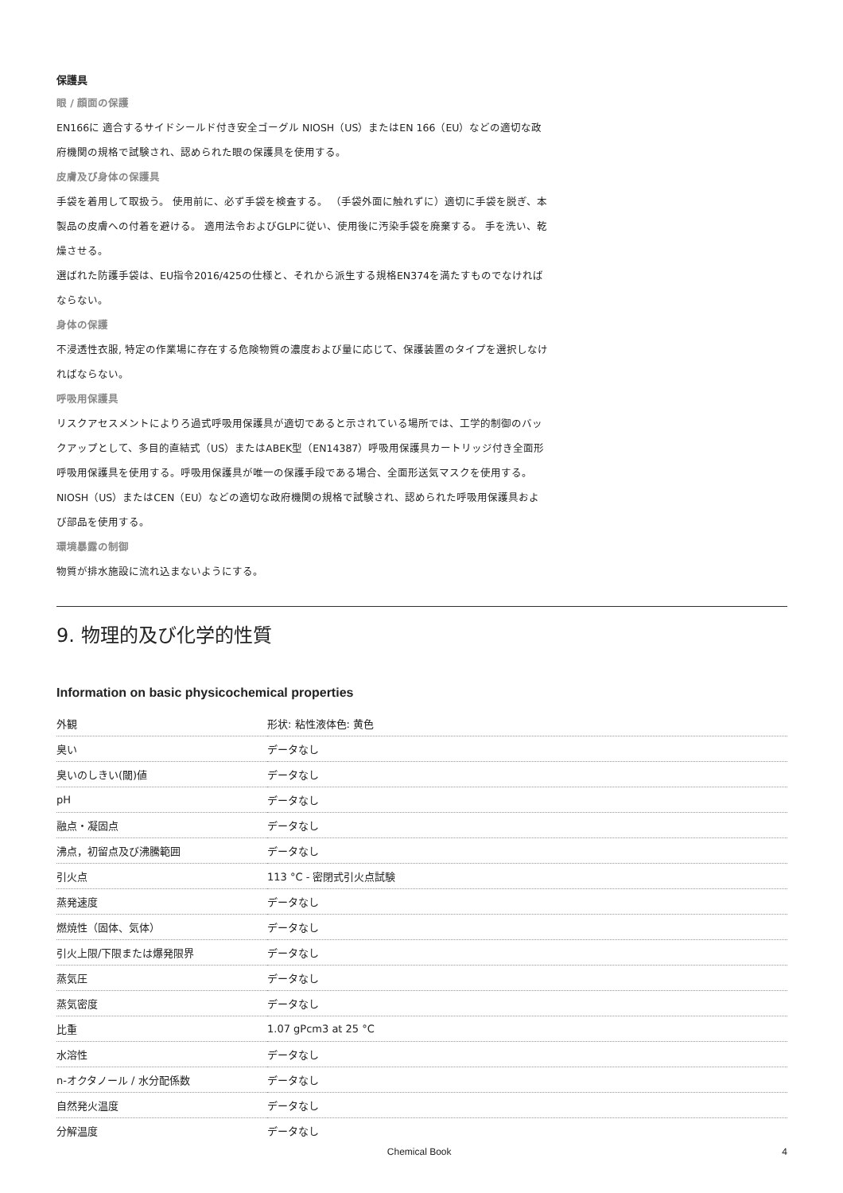保護具
眼 / 顔面の保護
EN166に 適合するサイドシールド付き安全ゴーグル NIOSH（US）またはEN 166（EU）などの適切な政府機関の規格で試験され、認められた眼の保護具を使用する。
皮膚及び身体の保護具
手袋を着用して取扱う。 使用前に、必ず手袋を検査する。 （手袋外面に触れずに）適切に手袋を脱ぎ、本製品の皮膚への付着を避ける。 適用法令およびGLPに従い、使用後に汚染手袋を廃棄する。 手を洗い、乾燥させる。
選ばれた防護手袋は、EU指令2016/425の仕様と、それから派生する規格EN374を満たすものでなければならない。
身体の保護
不浸透性衣服, 特定の作業場に存在する危険物質の濃度および量に応じて、保護装置のタイプを選択しなければならない。
呼吸用保護具
リスクアセスメントによりろ過式呼吸用保護具が適切であると示されている場所では、工学的制御のバックアップとして、多目的直結式（US）またはABEK型（EN14387）呼吸用保護具カートリッジ付き全面形呼吸用保護具を使用する。呼吸用保護具が唯一の保護手段である場合、全面形送気マスクを使用する。 NIOSH（US）またはCEN（EU）などの適切な政府機関の規格で試験され、認められた呼吸用保護具および部品を使用する。
環境暴露の制御
物質が排水施設に流れ込まないようにする。
9. 物理的及び化学的性質
Information on basic physicochemical properties
| 外観 | 形状: 粘性液体色: 黄色 |
| 臭い | データなし |
| 臭いのしきい(閾)値 | データなし |
| pH | データなし |
| 融点・凝固点 | データなし |
| 沸点，初留点及び沸騰範囲 | データなし |
| 引火点 | 113 °C - 密閉式引火点試験 |
| 蒸発速度 | データなし |
| 燃焼性（固体、気体） | データなし |
| 引火上限/下限または爆発限界 | データなし |
| 蒸気圧 | データなし |
| 蒸気密度 | データなし |
| 比重 | 1.07 gPcm3 at 25 °C |
| 水溶性 | データなし |
| n-オクタノール / 水分配係数 | データなし |
| 自然発火温度 | データなし |
| 分解温度 | データなし |
Chemical Book 4